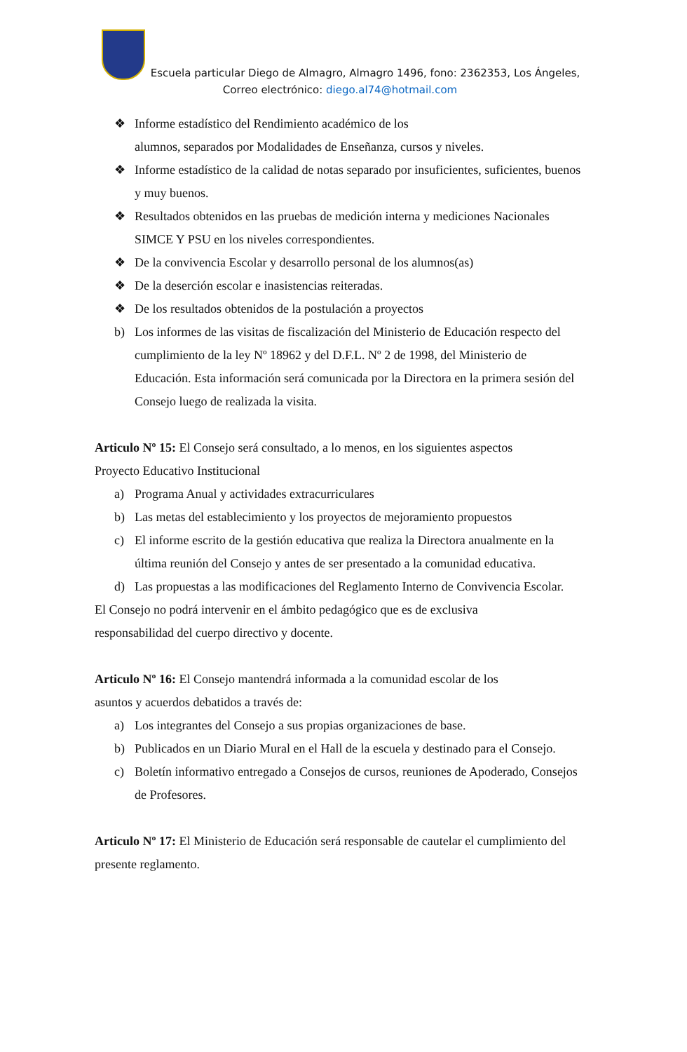Escuela particular Diego de Almagro, Almagro 1496, fono: 2362353, Los Ángeles,
Correo electrónico: diego.al74@hotmail.com
❖ Informe estadístico del Rendimiento académico de los
alumnos, separados por Modalidades de Enseñanza, cursos y niveles.
❖ Informe estadístico de la calidad de notas separado por insuficientes, suficientes, buenos y muy buenos.
❖ Resultados obtenidos en las pruebas de medición interna y mediciones Nacionales SIMCE Y PSU en los niveles correspondientes.
❖ De la convivencia Escolar y desarrollo personal de los alumnos(as)
❖ De la deserción escolar e inasistencias reiteradas.
❖ De los resultados obtenidos de la postulación a proyectos
b) Los informes de las visitas de fiscalización del Ministerio de Educación respecto del cumplimiento de la ley Nº 18962 y del D.F.L. Nº 2 de 1998, del Ministerio de Educación. Esta información será comunicada por la Directora en la primera sesión del Consejo luego de realizada la visita.
Articulo Nº 15: El Consejo será consultado, a lo menos, en los siguientes aspectos
Proyecto Educativo Institucional
a) Programa Anual y actividades extracurriculares
b) Las metas del establecimiento y los proyectos de mejoramiento propuestos
c) El informe escrito de la gestión educativa que realiza la Directora anualmente en la última reunión del Consejo y antes de ser presentado a la comunidad educativa.
d) Las propuestas a las modificaciones del Reglamento Interno de Convivencia Escolar.
El Consejo no podrá intervenir en el ámbito pedagógico que es de exclusiva
responsabilidad del cuerpo directivo y docente.
Articulo Nº 16: El Consejo mantendrá informada a la comunidad escolar de los
asuntos y acuerdos debatidos a través de:
a) Los integrantes del Consejo a sus propias organizaciones de base.
b) Publicados en un Diario Mural en el Hall de la escuela y destinado para el Consejo.
c) Boletín informativo entregado a Consejos de cursos, reuniones de Apoderado, Consejos de Profesores.
Articulo Nº 17: El Ministerio de Educación será responsable de cautelar el cumplimiento del presente reglamento.